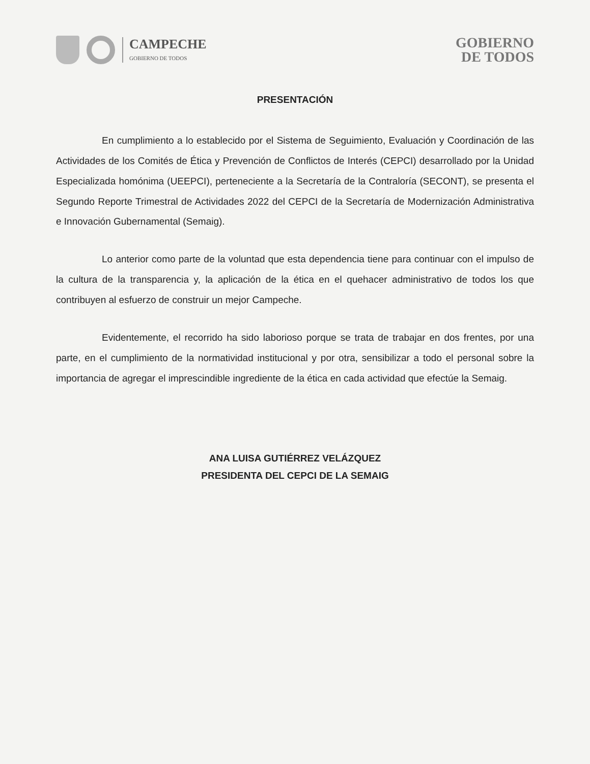CAMPECHE
GOBIERNO DE TODOS
GOBIERNO
DE TODOS
PRESENTACIÓN
En cumplimiento a lo establecido por el Sistema de Seguimiento, Evaluación y Coordinación de las Actividades de los Comités de Ética y Prevención de Conflictos de Interés (CEPCI) desarrollado por la Unidad Especializada homónima (UEEPCI), perteneciente a la Secretaría de la Contraloría (SECONT), se presenta el Segundo Reporte Trimestral de Actividades 2022 del CEPCI de la Secretaría de Modernización Administrativa e Innovación Gubernamental (Semaig).
Lo anterior como parte de la voluntad que esta dependencia tiene para continuar con el impulso de la cultura de la transparencia y, la aplicación de la ética en el quehacer administrativo de todos los que contribuyen al esfuerzo de construir un mejor Campeche.
Evidentemente, el recorrido ha sido laborioso porque se trata de trabajar en dos frentes, por una parte, en el cumplimiento de la normatividad institucional y por otra, sensibilizar a todo el personal sobre la importancia de agregar el imprescindible ingrediente de la ética en cada actividad que efectúe la Semaig.
ANA LUISA GUTIÉRREZ VELÁZQUEZ
PRESIDENTA DEL CEPCI DE LA SEMAIG